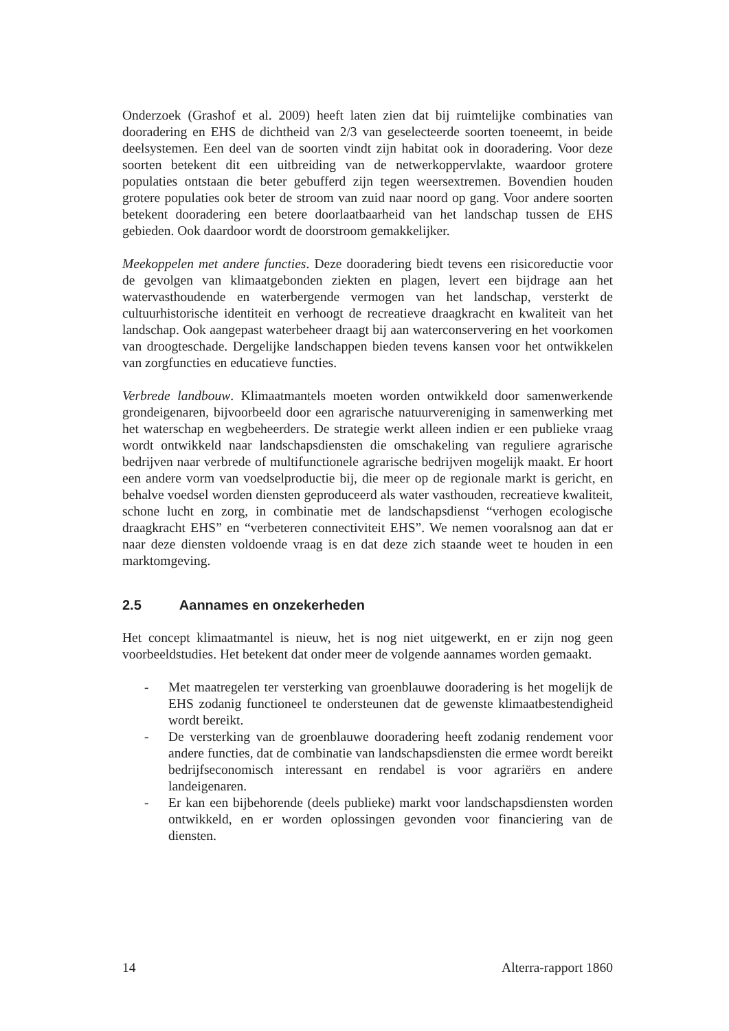Onderzoek (Grashof et al. 2009) heeft laten zien dat bij ruimtelijke combinaties van dooradering en EHS de dichtheid van 2/3 van geselecteerde soorten toeneemt, in beide deelsystemen. Een deel van de soorten vindt zijn habitat ook in dooradering. Voor deze soorten betekent dit een uitbreiding van de netwerkoppervlakte, waardoor grotere populaties ontstaan die beter gebufferd zijn tegen weersextremen. Bovendien houden grotere populaties ook beter de stroom van zuid naar noord op gang. Voor andere soorten betekent dooradering een betere doorlaatbaarheid van het landschap tussen de EHS gebieden. Ook daardoor wordt de doorstroom gemakkelijker.
Meekoppelen met andere functies. Deze dooradering biedt tevens een risicoreductie voor de gevolgen van klimaatgebonden ziekten en plagen, levert een bijdrage aan het watervasthoudende en waterbergende vermogen van het landschap, versterkt de cultuurhistorische identiteit en verhoogt de recreatieve draagkracht en kwaliteit van het landschap. Ook aangepast waterbeheer draagt bij aan waterconservering en het voorkomen van droogteschade. Dergelijke landschappen bieden tevens kansen voor het ontwikkelen van zorgfuncties en educatieve functies.
Verbrede landbouw. Klimaatmantels moeten worden ontwikkeld door samenwerkende grondeigenaren, bijvoorbeeld door een agrarische natuurvereniging in samenwerking met het waterschap en wegbeheerders. De strategie werkt alleen indien er een publieke vraag wordt ontwikkeld naar landschapsdiensten die omschakeling van reguliere agrarische bedrijven naar verbrede of multifunctionele agrarische bedrijven mogelijk maakt. Er hoort een andere vorm van voedselproductie bij, die meer op de regionale markt is gericht, en behalve voedsel worden diensten geproduceerd als water vasthouden, recreatieve kwaliteit, schone lucht en zorg, in combinatie met de landschapsdienst “verhogen ecologische draagkracht EHS” en “verbeteren connectiviteit EHS”. We nemen vooralsnog aan dat er naar deze diensten voldoende vraag is en dat deze zich staande weet te houden in een marktomgeving.
2.5 Aannames en onzekerheden
Het concept klimaatmantel is nieuw, het is nog niet uitgewerkt, en er zijn nog geen voorbeeldstudies. Het betekent dat onder meer de volgende aannames worden gemaakt.
- Met maatregelen ter versterking van groenblauwe dooradering is het mogelijk de EHS zodanig functioneel te ondersteunen dat de gewenste klimaatbestendigheid wordt bereikt.
- De versterking van de groenblauwe dooradering heeft zodanig rendement voor andere functies, dat de combinatie van landschapsdiensten die ermee wordt bereikt bedrijfseconomisch interessant en rendabel is voor agrariërs en andere landeigenaren.
- Er kan een bijbehorende (deels publieke) markt voor landschapsdiensten worden ontwikkeld, en er worden oplossingen gevonden voor financiering van de diensten.
14 Alterra-rapport 1860